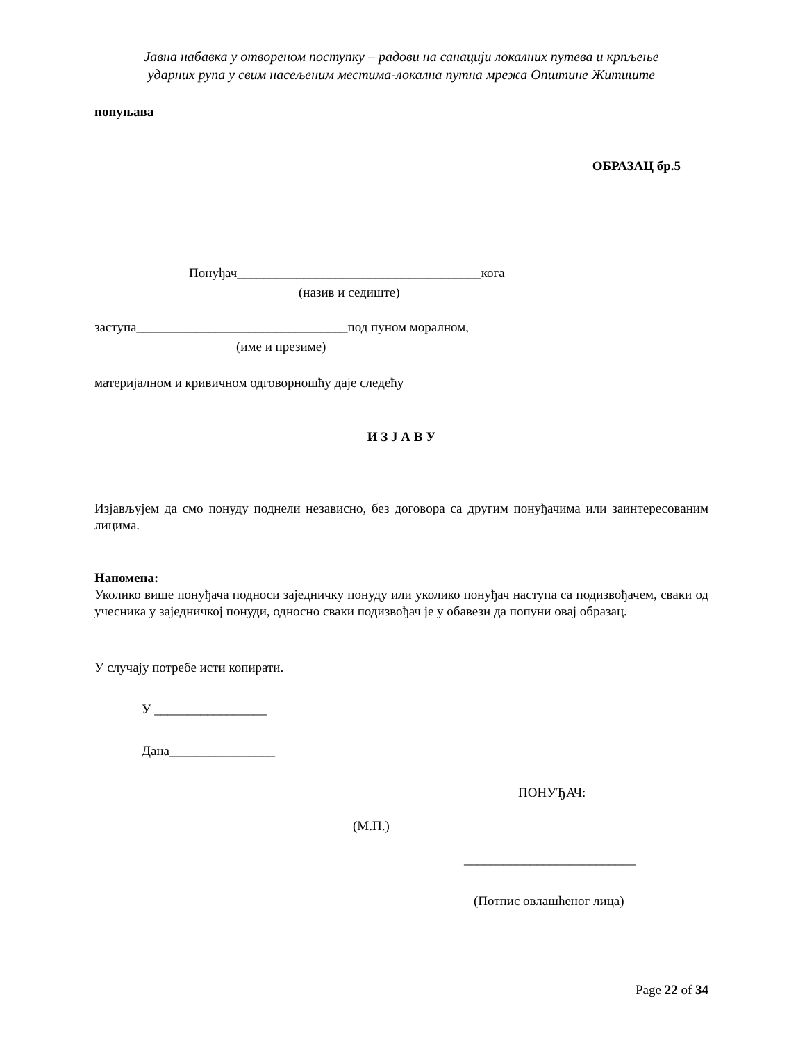Јавна набавка у отвореном поступку – радови на санацији локалних путева и крпљење
ударних рупа у свим насељеним местима-локална путна мрежа Општине Житиште
попуњава
ОБРАЗАЦ бр.5
Понуђач_____________________________________кога
(назив и седиште)
заступа________________________________под пуном моралном,
(име и презиме)
материјалном и кривичном одговорношћу даје следећу
И З Ј А В У
Изјављујем да смо понуду поднели независно, без договора са другим понуђачима или заинтересованим лицима.
Напомена:
Уколико више понуђача подноси заједничку понуду или уколико понуђач наступа са подизвођачем, сваки од учесника у заједничкој понуди, односно сваки подизвођач је у обавези да попуни овај образац.
У случају потребе исти копирати.
У _________________
Дана________________
ПОНУЂАЧ:
(М.П.)
__________________________
(Потпис овлашћеног лица)
Page 22 of 34